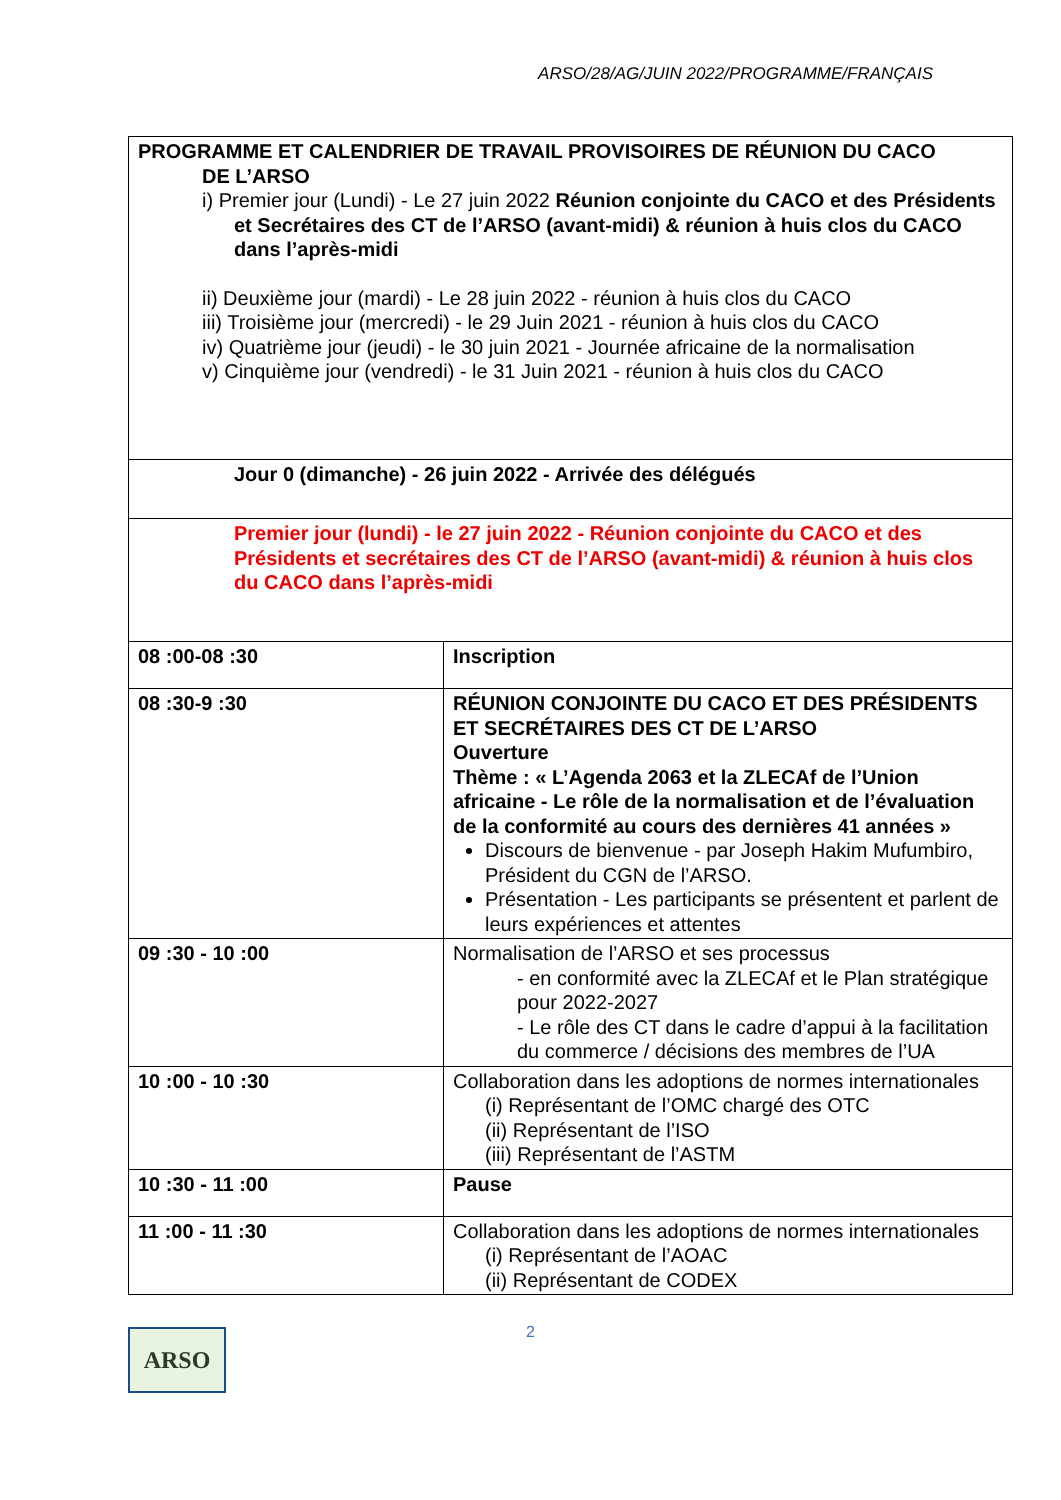ARSO/28/AG/JUIN 2022/PROGRAMME/FRANÇAIS
| PROGRAMME ET CALENDRIER DE TRAVAIL PROVISOIRES DE RÉUNION DU CACO DE L’ARSO i) Premier jour (Lundi) - Le 27 juin 2022 Réunion conjointe du CACO et des Présidents et Secrétaires des CT de l’ARSO (avant-midi) & réunion à huis clos du CACO dans l’après-midi ii) Deuxième jour (mardi) - Le 28 juin 2022 - réunion à huis clos du CACO iii) Troisième jour (mercredi) - le 29 Juin 2021 - réunion à huis clos du CACO iv) Quatrième jour (jeudi) - le 30 juin 2021 - Journée africaine de la normalisation v) Cinquième jour (vendredi) - le 31 Juin 2021 - réunion à huis clos du CACO | |
| Jour 0 (dimanche) - 26 juin 2022 - Arrivée des délégués | |
| Premier jour (lundi) - le 27 juin 2022 - Réunion conjointe du CACO et des Présidents et secrétaires des CT de l’ARSO (avant-midi) & réunion à huis clos du CACO dans l’après-midi | |
| 08 :00-08 :30 | Inscription |
| 08 :30-9 :30 | RÉUNION CONJOINTE DU CACO ET DES PRÉSIDENTS ET SECRÉTAIRES DES CT DE L’ARSO Ouverture Thème : « L’Agenda 2063 et la ZLECAf de l’Union africaine - Le rôle de la normalisation et de l’évaluation de la conformité au cours des dernières 41 années » Discours de bienvenue - par Joseph Hakim Mufumbiro, Président du CGN de l’ARSO. Présentation - Les participants se présentent et parlent de leurs expériences et attentes |
| 09 :30 - 10 :00 | Normalisation de l’ARSO et ses processus - en conformité avec la ZLECAf et le Plan stratégique pour 2022-2027 - Le rôle des CT dans le cadre d’appui à la facilitation du commerce / décisions des membres de l’UA |
| 10 :00 - 10 :30 | Collaboration dans les adoptions de normes internationales (i) Représentant de l’OMC chargé des OTC (ii) Représentant de l’ISO (iii) Représentant de l’ASTM |
| 10 :30 - 11 :00 | Pause |
| 11 :00 - 11 :30 | Collaboration dans les adoptions de normes internationales (i) Représentant de l’AOAC (ii) Représentant de CODEX |
2
ARSO